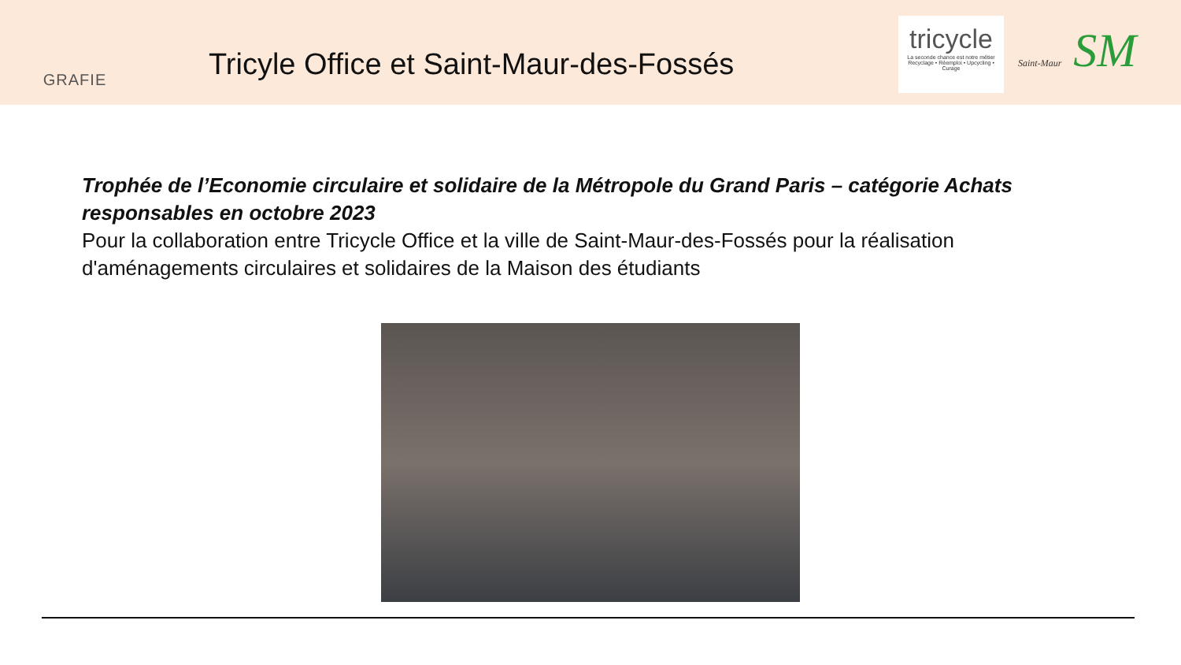GRAFIE
Tricyle Office et Saint-Maur-des-Fossés
tricycle
La seconde chance est notre métier
Recyclage • Réemploi • Upcycling • Curage
Saint-Maur SM
Trophée de l’Economie circulaire et solidaire de la Métropole du Grand Paris – catégorie Achats responsables en octobre 2023
Pour la collaboration entre Tricycle Office et la ville de Saint-Maur-des-Fossés pour la réalisation d'aménagements circulaires et solidaires de la Maison des étudiants